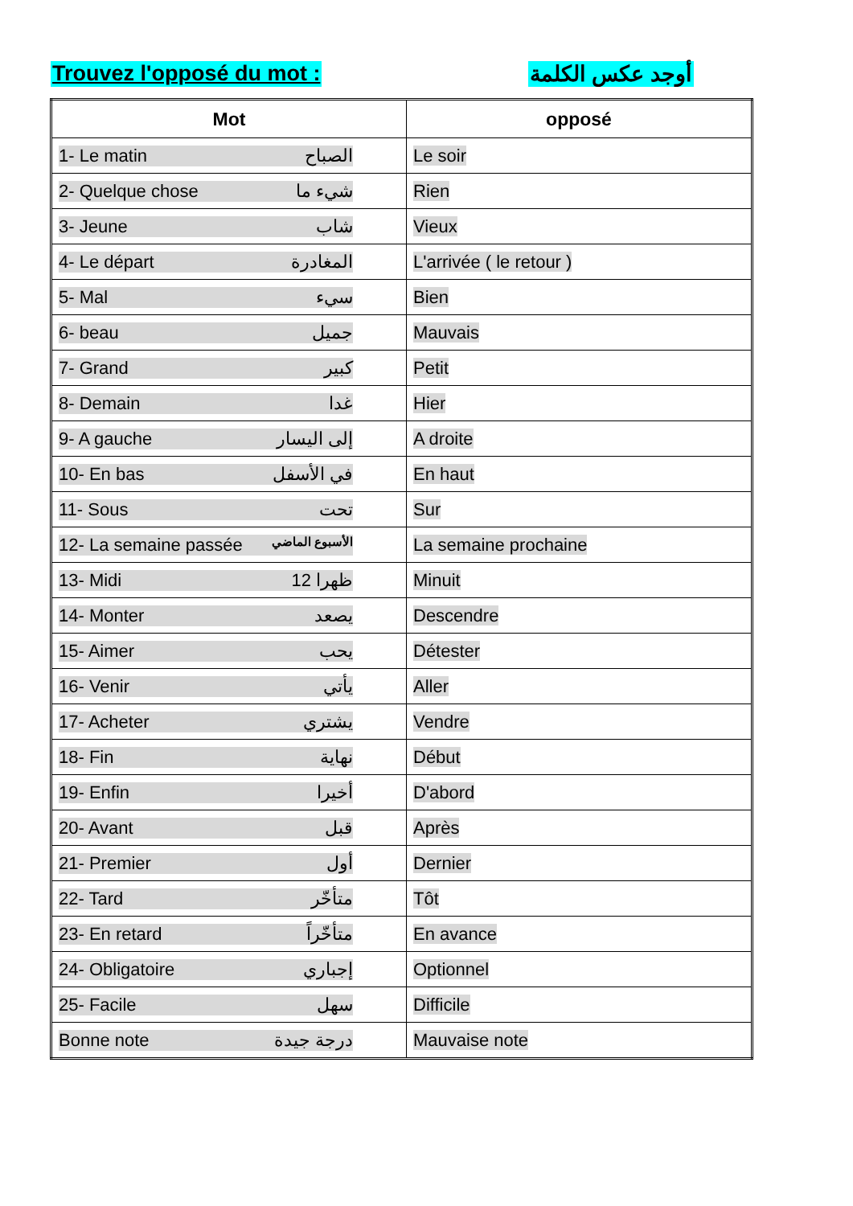Trouvez l'opposé du mot : أوجد عكس الكلمة
| Mot | opposé |
| --- | --- |
| 1- Le matin الصباح | Le soir |
| 2- Quelque chose شيء ما | Rien |
| 3- Jeune شاب | Vieux |
| 4- Le départ المغادرة | L'arrivée ( le retour ) |
| 5- Mal سيء | Bien |
| 6- beau جميل | Mauvais |
| 7- Grand كبير | Petit |
| 8- Demain غدا | Hier |
| 9- A gauche إلى اليسار | A droite |
| 10- En bas في الأسفل | En haut |
| 11- Sous تحت | Sur |
| 12- La semaine passée الأسبوع الماضي | La semaine prochaine |
| 13- Midi 12 ظهرا | Minuit |
| 14- Monter يصعد | Descendre |
| 15- Aimer يحب | Détester |
| 16- Venir يأتي | Aller |
| 17- Acheter يشتري | Vendre |
| 18- Fin نهاية | Début |
| 19- Enfin أخيرا | D'abord |
| 20- Avant قبل | Après |
| 21- Premier أول | Dernier |
| 22- Tard متأخّر | Tôt |
| 23- En retard متأخّراً | En avance |
| 24- Obligatoire إجباري | Optionnel |
| 25- Facile سهل | Difficile |
| Bonne note درجة جيدة | Mauvaise note |